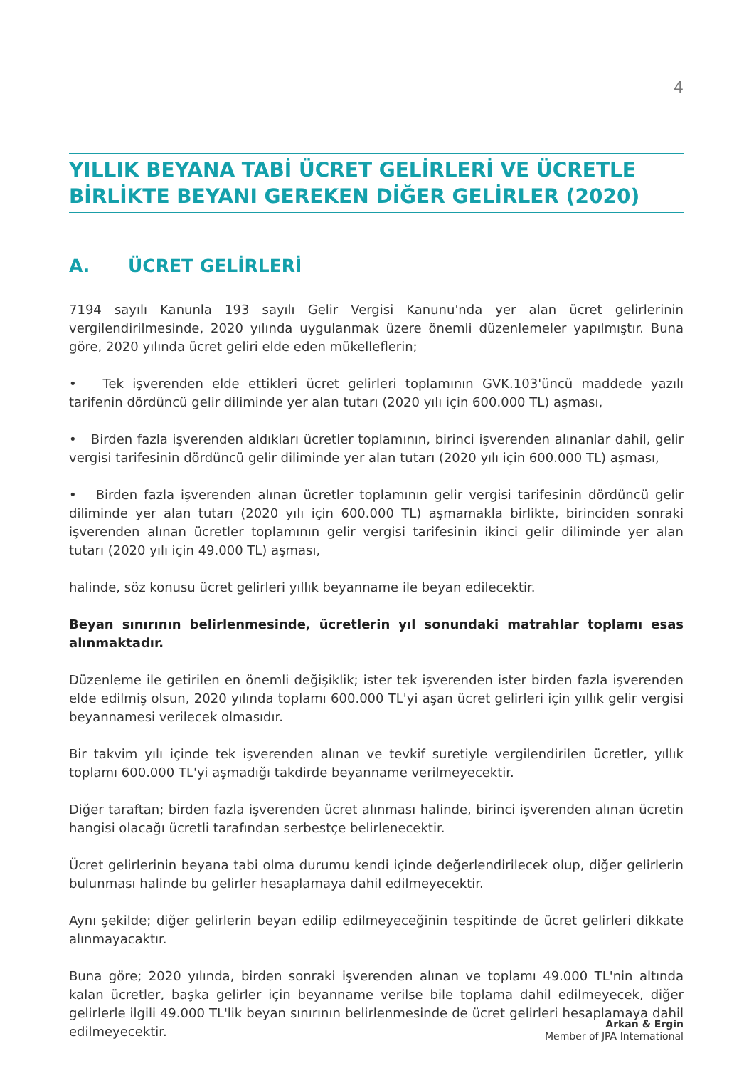4
YILLIK BEYANA TABİ ÜCRET GELİRLERİ VE ÜCRETLE BİRLİKTE BEYANI GEREKEN DİĞER GELİRLER (2020)
A. ÜCRET GELİRLERİ
7194 sayılı Kanunla 193 sayılı Gelir Vergisi Kanunu'nda yer alan ücret gelirlerinin vergilendirilmesinde, 2020 yılında uygulanmak üzere önemli düzenlemeler yapılmıştır. Buna göre, 2020 yılında ücret geliri elde eden mükelleflerin;
• Tek işverenden elde ettikleri ücret gelirleri toplamının GVK.103'üncü maddede yazılı tarifenin dördüncü gelir diliminde yer alan tutarı (2020 yılı için 600.000 TL) aşması,
• Birden fazla işverenden aldıkları ücretler toplamının, birinci işverenden alınanlar dahil, gelir vergisi tarifesinin dördüncü gelir diliminde yer alan tutarı (2020 yılı için 600.000 TL) aşması,
• Birden fazla işverenden alınan ücretler toplamının gelir vergisi tarifesinin dördüncü gelir diliminde yer alan tutarı (2020 yılı için 600.000 TL) aşmamakla birlikte, birinciden sonraki işverenden alınan ücretler toplamının gelir vergisi tarifesinin ikinci gelir diliminde yer alan tutarı (2020 yılı için 49.000 TL) aşması,
halinde, söz konusu ücret gelirleri yıllık beyanname ile beyan edilecektir.
Beyan sınırının belirlenmesinde, ücretlerin yıl sonundaki matrahlar toplamı esas alınmaktadır.
Düzenleme ile getirilen en önemli değişiklik; ister tek işverenden ister birden fazla işverenden elde edilmiş olsun, 2020 yılında toplamı 600.000 TL'yi aşan ücret gelirleri için yıllık gelir vergisi beyannamesi verilecek olmasıdır.
Bir takvim yılı içinde tek işverenden alınan ve tevkif suretiyle vergilendirilen ücretler, yıllık toplamı 600.000 TL'yi aşmadığı takdirde beyanname verilmeyecektir.
Diğer taraftan; birden fazla işverenden ücret alınması halinde, birinci işverenden alınan ücretin hangisi olacağı ücretli tarafından serbestçe belirlenecektir.
Ücret gelirlerinin beyana tabi olma durumu kendi içinde değerlendirilecek olup, diğer gelirlerin bulunması halinde bu gelirler hesaplamaya dahil edilmeyecektir.
Aynı şekilde; diğer gelirlerin beyan edilip edilmeyeceğinin tespitinde de ücret gelirleri dikkate alınmayacaktır.
Buna göre; 2020 yılında, birden sonraki işverenden alınan ve toplamı 49.000 TL'nin altında kalan ücretler, başka gelirler için beyanname verilse bile toplama dahil edilmeyecek, diğer gelirlerle ilgili 49.000 TL'lik beyan sınırının belirlenmesinde de ücret gelirleri hesaplamaya dahil edilmeyecektir.
Arkan & Ergin
Member of JPA International